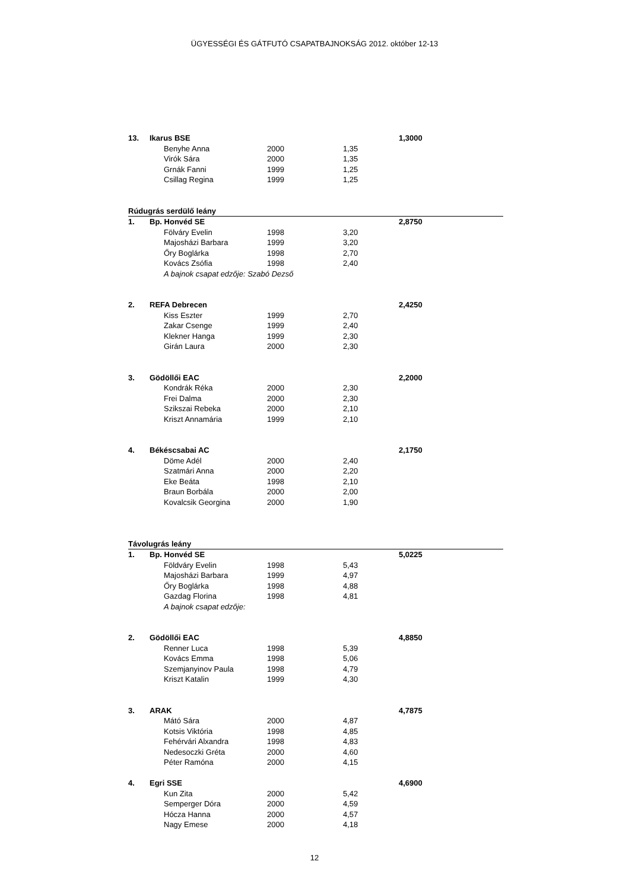ÜGYESSÉGI ÉS GÁTFUTÓ CSAPATBAJNOKSÁG 2012. október 12-13
| 13. | Ikarus BSE | | | | 1,3000 |
| | | Benyhe Anna | 2000 | 1,35 | |
| | | Virók Sára | 2000 | 1,35 | |
| | | Grnák Fanni | 1999 | 1,25 | |
| | | Csillag Regina | 1999 | 1,25 | |
| Rúdugrás serdülő leány | | | | | |
| 1. | Bp. Honvéd SE | | | | 2,8750 |
| | | Fölváry Evelin | 1998 | 3,20 | |
| | | Majosházi Barbara | 1999 | 3,20 | |
| | | Őry Boglárka | 1998 | 2,70 | |
| | | Kovács Zsófia | 1998 | 2,40 | |
| | | A bajnok csapat edzője: Szabó Dezső | | | |
| 2. | REFA Debrecen | | | | 2,4250 |
| | | Kiss Eszter | 1999 | 2,70 | |
| | | Zakar Csenge | 1999 | 2,40 | |
| | | Klekner Hanga | 1999 | 2,30 | |
| | | Girán Laura | 2000 | 2,30 | |
| 3. | Gödöllői EAC | | | | 2,2000 |
| | | Kondrák Réka | 2000 | 2,30 | |
| | | Frei Dalma | 2000 | 2,30 | |
| | | Szikszai Rebeka | 2000 | 2,10 | |
| | | Kriszt Annamária | 1999 | 2,10 | |
| 4. | Békéscsabai AC | | | | 2,1750 |
| | | Döme Adél | 2000 | 2,40 | |
| | | Szatmári Anna | 2000 | 2,20 | |
| | | Eke Beáta | 1998 | 2,10 | |
| | | Braun Borbála | 2000 | 2,00 | |
| | | Kovalcsik Georgina | 2000 | 1,90 | |
| Távolugrás leány | | | | | |
| 1. | Bp. Honvéd SE | | | | 5,0225 |
| | | Földváry Evelin | 1998 | 5,43 | |
| | | Majosházi Barbara | 1999 | 4,97 | |
| | | Őry Boglárka | 1998 | 4,88 | |
| | | Gazdag Florina | 1998 | 4,81 | |
| | | A bajnok csapat edzője: | | | |
| 2. | Gödöllői EAC | | | | 4,8850 |
| | | Renner Luca | 1998 | 5,39 | |
| | | Kovács Emma | 1998 | 5,06 | |
| | | Szemjanyinov Paula | 1998 | 4,79 | |
| | | Kriszt Katalin | 1999 | 4,30 | |
| 3. | ARAK | | | | 4,7875 |
| | | Mátó Sára | 2000 | 4,87 | |
| | | Kotsis Viktória | 1998 | 4,85 | |
| | | Fehérvári Alxandra | 1998 | 4,83 | |
| | | Nedesoczki Gréta | 2000 | 4,60 | |
| | | Péter Ramóna | 2000 | 4,15 | |
| 4. | Egri SSE | | | | 4,6900 |
| | | Kun Zita | 2000 | 5,42 | |
| | | Semperger Dóra | 2000 | 4,59 | |
| | | Hócza Hanna | 2000 | 4,57 | |
| | | Nagy Emese | 2000 | 4,18 | |
12